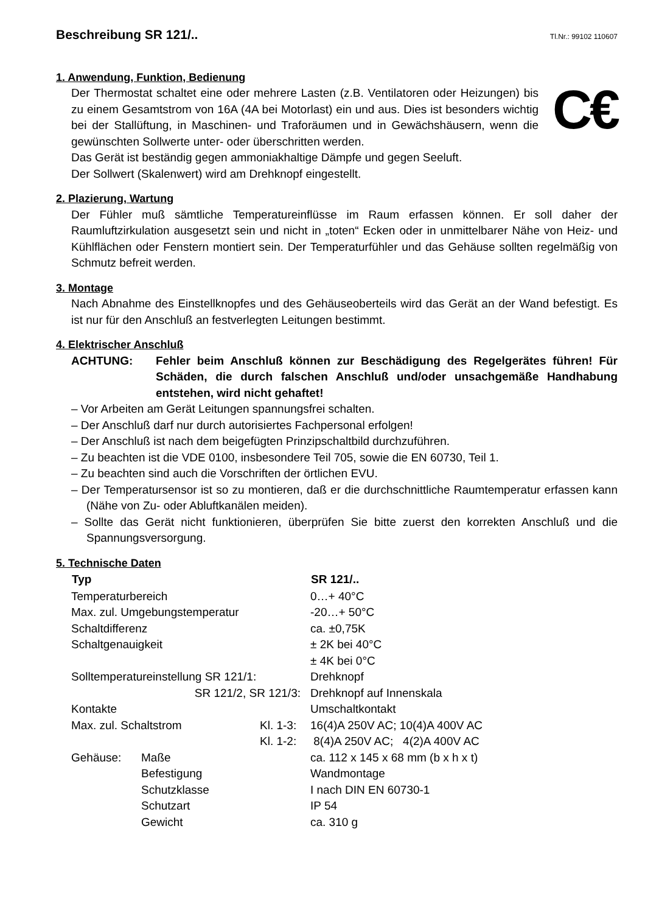Beschreibung SR 121/..
Tl.Nr.: 99102 110607
1. Anwendung, Funktion, Bedienung
C€
Der Thermostat schaltet eine oder mehrere Lasten (z.B. Ventilatoren oder Heizungen) bis zu einem Gesamtstrom von 16A (4A bei Motorlast) ein und aus. Dies ist besonders wichtig bei der Stallüftung, in Maschinen- und Traforäumen und in Gewächshäusern, wenn die gewünschten Sollwerte unter- oder überschritten werden.
Das Gerät ist beständig gegen ammoniakhaltige Dämpfe und gegen Seeluft.
Der Sollwert (Skalenwert) wird am Drehknopf eingestellt.
2. Plazierung, Wartung
Der Fühler muß sämtliche Temperatureinflüsse im Raum erfassen können. Er soll daher der Raumluftzirkulation ausgesetzt sein und nicht in „toten“ Ecken oder in unmittelbarer Nähe von Heiz- und Kühlflächen oder Fenstern montiert sein. Der Temperaturfühler und das Gehäuse sollten regelmäßig von Schmutz befreit werden.
3. Montage
Nach Abnahme des Einstellknopfes und des Gehäuseoberteils wird das Gerät an der Wand befestigt. Es ist nur für den Anschluß an festverlegten Leitungen bestimmt.
4. Elektrischer Anschluß
ACHTUNG: Fehler beim Anschluß können zur Beschädigung des Regelgerätes führen! Für Schäden, die durch falschen Anschluß und/oder unsachgemäße Handhabung entstehen, wird nicht gehaftet!
– Vor Arbeiten am Gerät Leitungen spannungsfrei schalten.
– Der Anschluß darf nur durch autorisiertes Fachpersonal erfolgen!
– Der Anschluß ist nach dem beigefügten Prinzipschaltbild durchzuführen.
– Zu beachten ist die VDE 0100, insbesondere Teil 705, sowie die EN 60730, Teil 1.
– Zu beachten sind auch die Vorschriften der örtlichen EVU.
– Der Temperatursensor ist so zu montieren, daß er die durchschnittliche Raumtemperatur erfassen kann (Nähe von Zu- oder Abluftkanälen meiden).
– Sollte das Gerät nicht funktionieren, überprüfen Sie bitte zuerst den korrekten Anschluß und die Spannungsversorgung.
5. Technische Daten
| Typ | | | SR 121/.. |
| Temperaturbereich | | | 0…+ 40°C |
| Max. zul. Umgebungstemperatur | | | -20…+ 50°C |
| Schaltdifferenz | | | ca. ±0,75K |
| Schaltgenauigkeit | | | ± 2K bei 40°C |
| | | | ± 4K bei 0°C |
| Solltemperatureinstellung SR 121/1: | | | Drehknopf |
| SR 121/2, SR 121/3: | | | Drehknopf auf Innenskala |
| Kontakte | | | Umschaltkontakt |
| Max. zul. Schaltstrom | | Kl. 1-3: | 16(4)A 250V AC; 10(4)A 400V AC |
| | | Kl. 1-2: | 8(4)A 250V AC; 4(2)A 400V AC |
| Gehäuse: | Maße | | ca. 112 x 145 x 68 mm (b x h x t) |
| | Befestigung | | Wandmontage |
| | Schutzklasse | | I nach DIN EN 60730-1 |
| | Schutzart | | IP 54 |
| | Gewicht | | ca. 310 g |